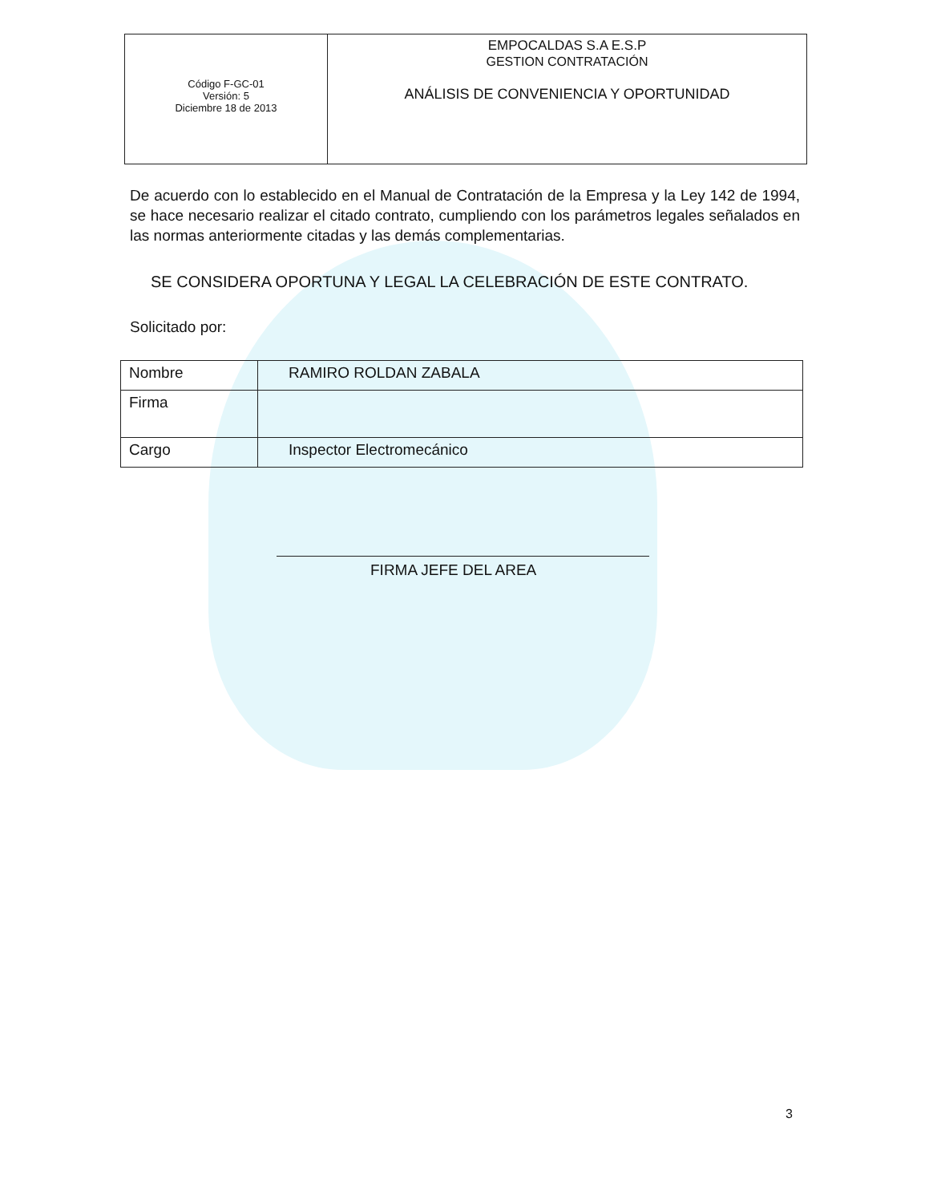| Código F-GC-01 Versión: 5 Diciembre 18 de 2013 | EMPOCALDAS S.A E.S.P GESTION CONTRATACIÓN ANÁLISIS DE CONVENIENCIA Y OPORTUNIDAD |
De acuerdo con lo establecido en el Manual de Contratación de la Empresa y la Ley 142 de 1994, se hace necesario realizar el citado contrato, cumpliendo con los parámetros legales señalados en las normas anteriormente citadas y las demás complementarias.
SE CONSIDERA OPORTUNA Y LEGAL LA CELEBRACIÓN DE ESTE CONTRATO.
Solicitado por:
| Nombre | RAMIRO ROLDAN ZABALA |
| Firma | |
| Cargo | Inspector Electromecánico |
FIRMA JEFE DEL AREA
3